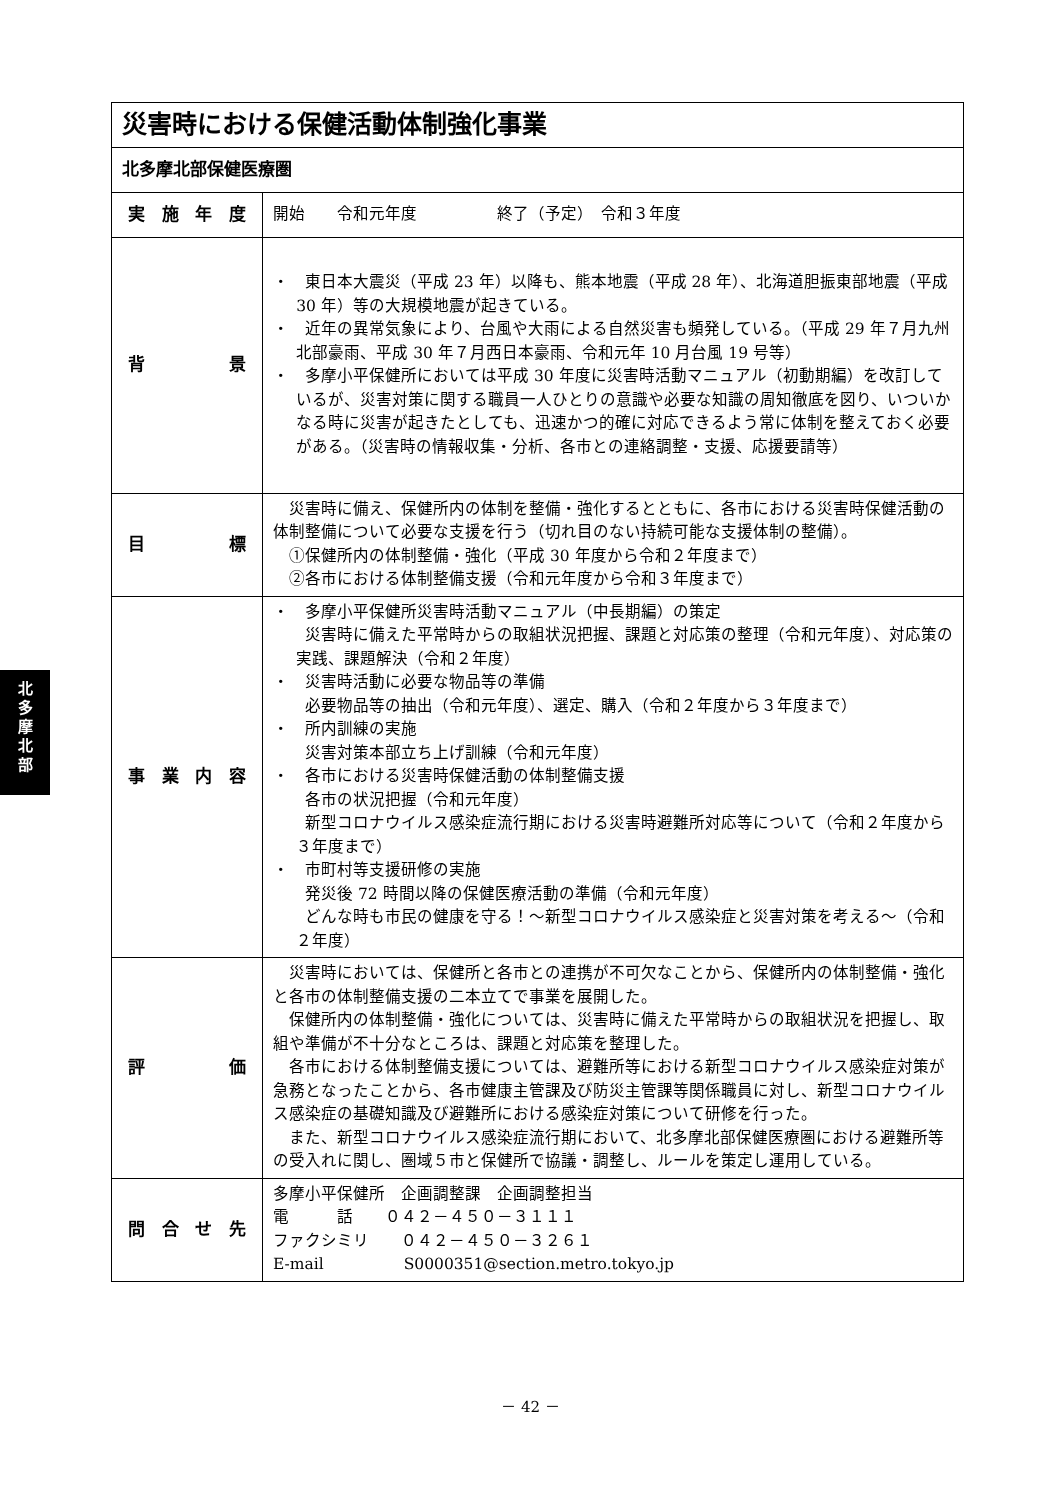北
多
摩
北
部
| 災害時における保健活動体制強化事業 | |
| 北多摩北部保健医療圏 | |
| 実施年度 | 開始 令和元年度 終了（予定） 令和３年度 |
| 背 景 | ・ 東日本大震災（平成 23 年）以降も、熊本地震（平成 28 年）、北海道胆振東部地震（平成 30 年）等の大規模地震が起きている。 ・ 近年の異常気象により、台風や大雨による自然災害も頻発している。（平成 29 年７月九州北部豪雨、平成 30 年７月西日本豪雨、令和元年 10 月台風 19 号等） ・ 多摩小平保健所においては平成 30 年度に災害時活動マニュアル（初動期編）を改訂しているが、災害対策に関する職員一人ひとりの意識や必要な知識の周知徹底を図り、いついかなる時に災害が起きたとしても、迅速かつ的確に対応できるよう常に体制を整えておく必要がある。（災害時の情報収集・分析、各市との連絡調整・支援、応援要請等） |
| 目 標 | 災害時に備え、保健所内の体制を整備・強化するとともに、各市における災害時保健活動の体制整備について必要な支援を行う（切れ目のない持続可能な支援体制の整備）。 ①保健所内の体制整備・強化（平成 30 年度から令和２年度まで） ②各市における体制整備支援（令和元年度から令和３年度まで） |
| 事業内容 | ・ 多摩小平保健所災害時活動マニュアル（中長期編）の策定 災害時に備えた平常時からの取組状況把握、課題と対応策の整理（令和元年度）、対応策の実践、課題解決（令和２年度） ・ 災害時活動に必要な物品等の準備 必要物品等の抽出（令和元年度）、選定、購入（令和２年度から３年度まで） ・ 所内訓練の実施 災害対策本部立ち上げ訓練（令和元年度） ・ 各市における災害時保健活動の体制整備支援 各市の状況把握（令和元年度） 新型コロナウイルス感染症流行期における災害時避難所対応等について（令和２年度から３年度まで） ・ 市町村等支援研修の実施 発災後 72 時間以降の保健医療活動の準備（令和元年度） どんな時も市民の健康を守る！～新型コロナウイルス感染症と災害対策を考える～（令和２年度） |
| 評 価 | 災害時においては、保健所と各市との連携が不可欠なことから、保健所内の体制整備・強化と各市の体制整備支援の二本立てで事業を展開した。 保健所内の体制整備・強化については、災害時に備えた平常時からの取組状況を把握し、取組や準備が不十分なところは、課題と対応策を整理した。 各市における体制整備支援については、避難所等における新型コロナウイルス感染症対策が急務となったことから、各市健康主管課及び防災主管課等関係職員に対し、新型コロナウイルス感染症の基礎知識及び避難所における感染症対策について研修を行った。 また、新型コロナウイルス感染症流行期において、北多摩北部保健医療圏における避難所等の受入れに関し、圏域５市と保健所で協議・調整し、ルールを策定し運用している。 |
| 問合せ先 | 多摩小平保健所 企画調整課 企画調整担当 電 話 ０４２－４５０－３１１１ ファクシミリ ０４２－４５０－３２６１ E-mail S0000351@section.metro.tokyo.jp |
－ 42 －